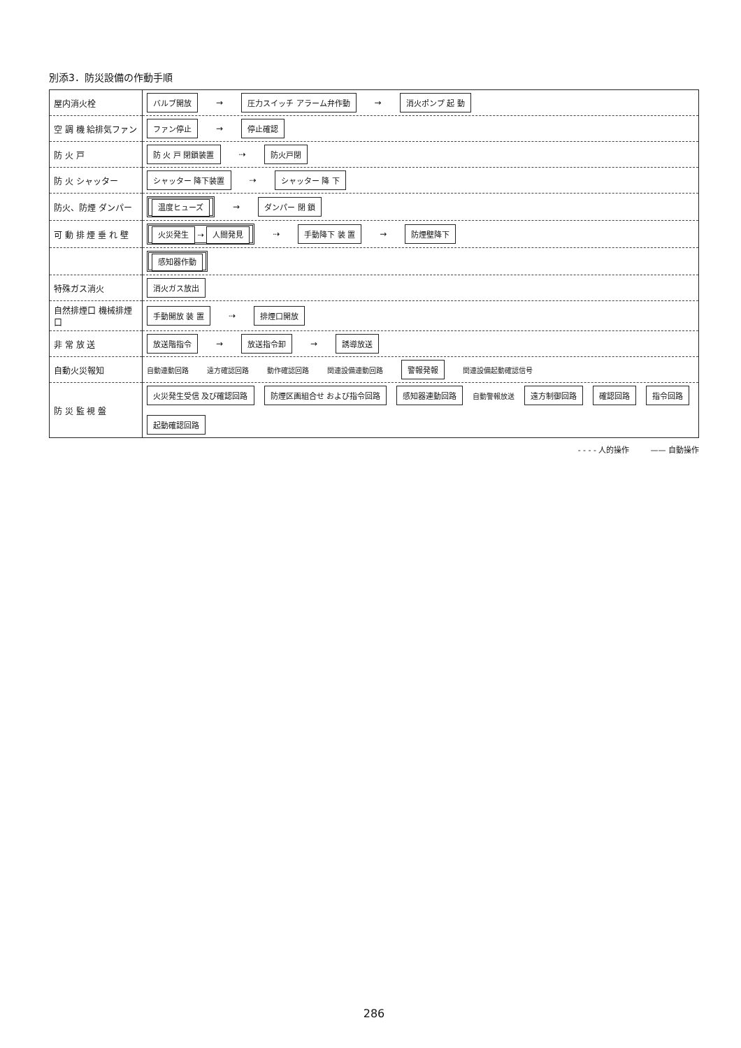別添3．防災設備の作動手順
| 屋内消火栓 | バルブ開放 → 圧力スイッチ アラーム弁作動 → 消火ポンプ 起 動 |
| 空 調 機 給排気ファン | ファン停止 → 停止確認 |
| 防 火 戸 | 防 火 戸 閉鎖装置 ⇢ 防火戸閉 |
| 防 火 シャッター | シャッター 降下装置 ⇢ シャッター 降 下 |
| 防火、防煙 ダンパー | 温度ヒューズ → ダンパー 閉 鎖 |
| 可 動 排 煙 垂 れ 壁 | 火災発生 ⇢ 人間発見 ⇢ 手動降下 装 置 → 防煙壁降下 |
| | 感知器作動 |
| 特殊ガス消火 | 消火ガス放出 |
| 自然排煙口 機械排煙口 | 手動開放 装 置 ⇢ 排煙口開放 |
| 非 常 放 送 | 放送階指令 → 放送指令卸 → 誘導放送 |
| 自動火災報知 | 自動連動回路 遠方確認回路 動作確認回路 関連設備連動回路 警報発報 関連設備起動確認信号 |
| 防 災 監 視 盤 | 火災発生受信 及び確認回路 防煙区画組合せ および指令回路 感知器連動回路 自動警報放送 遠方制御回路 確認回路 指令回路 起動確認回路 |
- - - - 人的操作 —— 自動操作
286